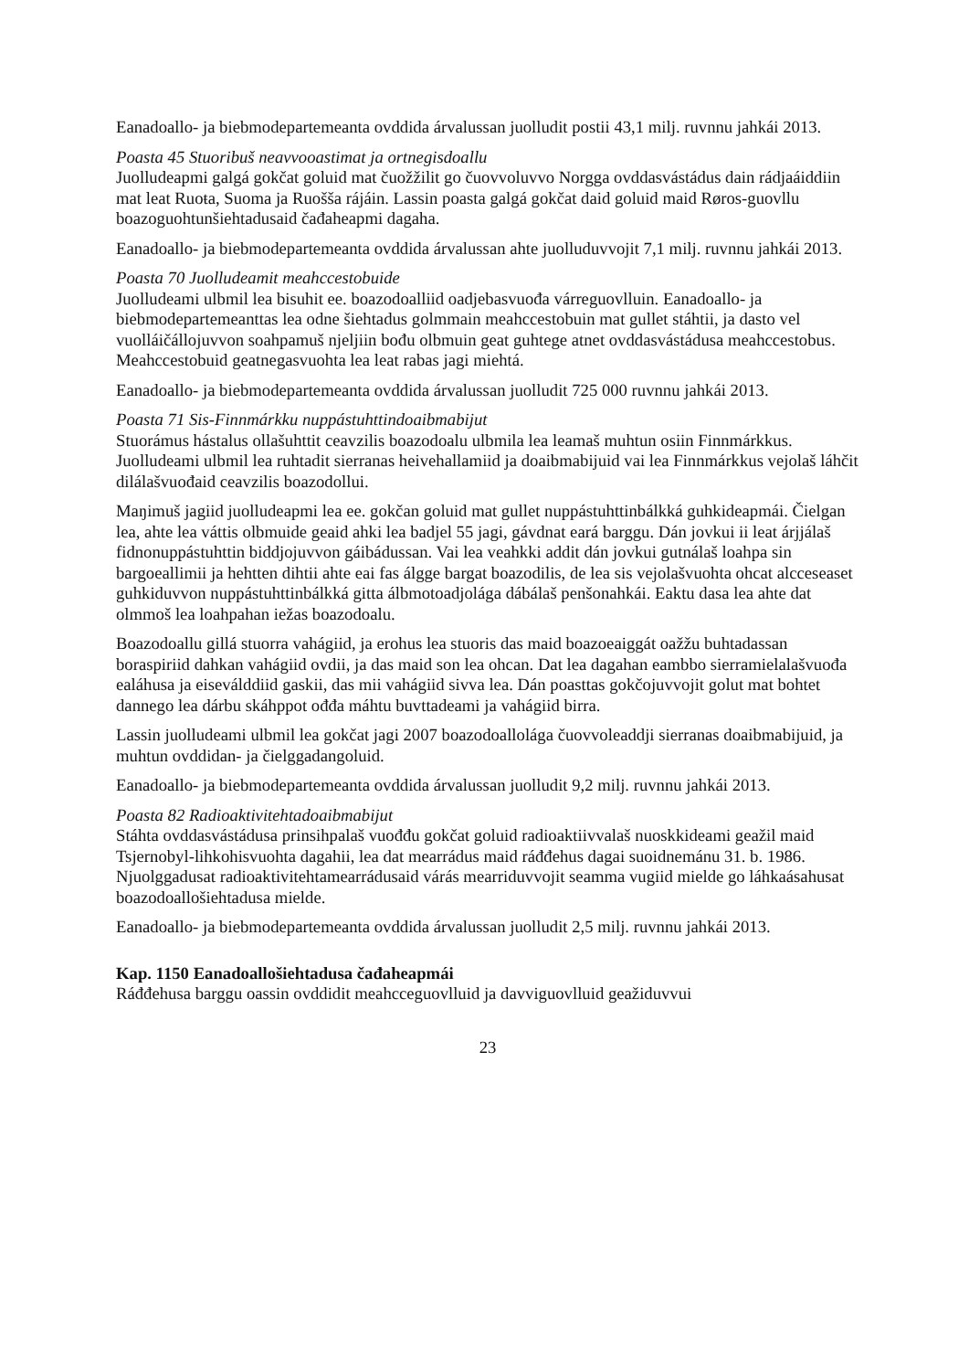Eanadoallo- ja biebmodepartemeanta ovddida árvalussan juolludit postii 43,1 milj. ruvnnu jahkái 2013.
Poasta 45 Stuoribuš neavvooastimat ja ortnegisdoallu
Juolludeapmi galgá gokčat goluid mat čuožžilit go čuovvoluvvo Norgga ovddasvástádus dain rádjaáiddiin mat leat Ruoŧa, Suoma ja Ruošša rájáin. Lassin poasta galgá gokčat daid goluid maid Røros-guovllu boazoguohtunšiehtadusaid čađaheapmi dagaha.
Eanadoallo- ja biebmodepartemeanta ovddida árvalussan ahte juolluduvvojit 7,1 milj. ruvnnu jahkái 2013.
Poasta 70 Juolludeamit meahccestobuide
Juolludeami ulbmil lea bisuhit ee. boazodoalliid oadjebasvuođa várreguovlluin. Eanadoallo- ja biebmodepartemeanttas lea odne šiehtadus golmmain meahccestobuin mat gullet stáhtii, ja dasto vel vuolláičállojuvvon soahpamuš njeljiin bođu olbmuin geat guhtege atnet ovddasvástádusa meahccestobus. Meahccestobuid geatnegasvuohta lea leat rabas jagi miehtá.
Eanadoallo- ja biebmodepartemeanta ovddida árvalussan juolludit 725 000 ruvnnu jahkái 2013.
Poasta 71 Sis-Finnmárkku nuppástuhttindoaibmabijut
Stuorámus hástalus ollašuhttit ceavzilis boazodoalu ulbmila lea leamaš muhtun osiin Finnmárkkus. Juolludeami ulbmil lea ruhtadit sierranas heivehallamiid ja doaibmabijuid vai lea Finnmárkkus vejolaš láhčit dilálašvuođaid ceavzilis boazodollui.
Maŋimuš jagiid juolludeapmi lea ee. gokčan goluid mat gullet nuppástuhttinbálkká guhkideapmái. Čielgan lea, ahte lea váttis olbmuide geaid ahki lea badjel 55 jagi, gávdnat eará barggu. Dán jovkui ii leat árjjálaš fidnonuppástuhttin biddjojuvvon gáibádussan. Vai lea veahkki addit dán jovkui gutnálaš loahpa sin bargoeallimii ja hehtten dihtii ahte eai fas álgge bargat boazodilis, de lea sis vejolašvuohta ohcat alcceseaset guhkiduvvon nuppástuhttinbálkká gitta álbmotoadjolága dábálaš penšonahkái. Eaktu dasa lea ahte dat olmmoš lea loahpahan iežas boazodoalu.
Boazodoallu gillá stuorra vahágiid, ja erohus lea stuoris das maid boazoeaiggát oažžu buhtadassan boraspiriid dahkan vahágiid ovdii, ja das maid son lea ohcan. Dat lea dagahan eambbo sierramielalašvuođa ealáhusa ja eiseválddiid gaskii, das mii vahágiid sivva lea. Dán poasttas gokčojuvvojit golut mat bohtet dannego lea dárbu skáhppot ođđa máhtu buvttadeami ja vahágiid birra.
Lassin juolludeami ulbmil lea gokčat jagi 2007 boazodoallolága čuovvoleaddji sierranas doaibmabijuid, ja muhtun ovddidan- ja čielggadangoluid.
Eanadoallo- ja biebmodepartemeanta ovddida árvalussan juolludit 9,2 milj. ruvnnu jahkái 2013.
Poasta 82 Radioaktivitehtadoaibmabijut
Stáhta ovddasvástádusa prinsihpalaš vuođđu gokčat goluid radioaktiivvalaš nuoskkideami geažil maid Tsjernobyl-lihkohisvuohta dagahii, lea dat mearrádus maid ráđđehus dagai suoidnemánu 31. b. 1986. Njuolggadusat radioaktivitehtamearrádusaid várás mearriduvvojit seamma vugiid mielde go láhkaásahusat boazodoallošiehtadusa mielde.
Eanadoallo- ja biebmodepartemeanta ovddida árvalussan juolludit 2,5 milj. ruvnnu jahkái 2013.
Kap. 1150 Eanadoallošiehtadusa čađaheapmái
Ráđđehusa barggu oassin ovddidit meahcceguovlluid ja davviguovlluid geažiduvvui
23